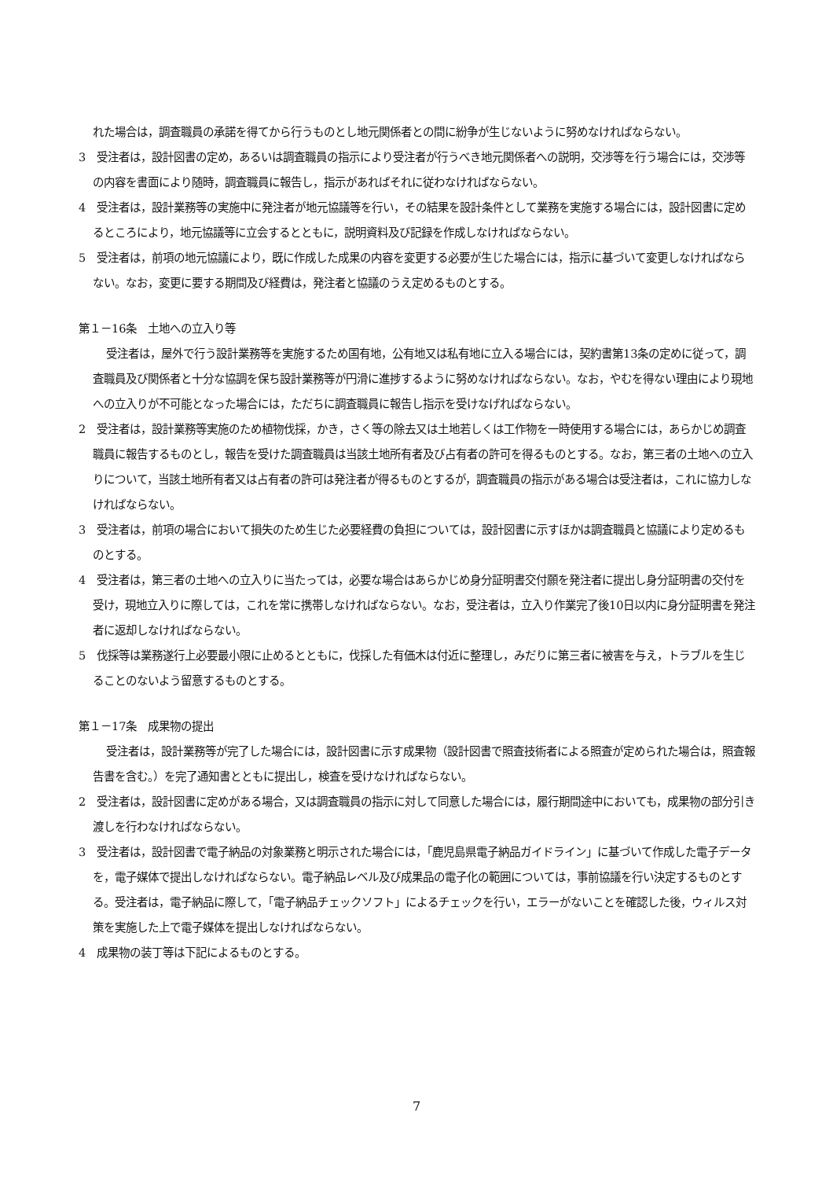れた場合は，調査職員の承諾を得てから行うものとし地元関係者との間に紛争が生じないように努めなければならない。
3　受注者は，設計図書の定め，あるいは調査職員の指示により受注者が行うべき地元関係者への説明，交渉等を行う場合には，交渉等の内容を書面により随時，調査職員に報告し，指示があればそれに従わなければならない。
4　受注者は，設計業務等の実施中に発注者が地元協議等を行い，その結果を設計条件として業務を実施する場合には，設計図書に定めるところにより，地元協議等に立会するとともに，説明資料及び記録を作成しなければならない。
5　受注者は，前項の地元協議により，既に作成した成果の内容を変更する必要が生じた場合には，指示に基づいて変更しなければならない。なお，変更に要する期間及び経費は，発注者と協議のうえ定めるものとする。
第１－16条　土地への立入り等
受注者は，屋外で行う設計業務等を実施するため国有地，公有地又は私有地に立入る場合には，契約書第13条の定めに従って，調査職員及び関係者と十分な協調を保ち設計業務等が円滑に進捗するように努めなければならない。なお，やむを得ない理由により現地への立入りが不可能となった場合には，ただちに調査職員に報告し指示を受けなげればならない。
2　受注者は，設計業務等実施のため植物伐採，かき，さく等の除去又は土地若しくは工作物を一時使用する場合には，あらかじめ調査職員に報告するものとし，報告を受けた調査職員は当該土地所有者及び占有者の許可を得るものとする。なお，第三者の土地への立入りについて，当該土地所有者又は占有者の許可は発注者が得るものとするが，調査職員の指示がある場合は受注者は，これに協力しなければならない。
3　受注者は，前項の場合において損失のため生じた必要経費の負担については，設計図書に示すほかは調査職員と協議により定めるものとする。
4　受注者は，第三者の土地への立入りに当たっては，必要な場合はあらかじめ身分証明書交付願を発注者に提出し身分証明書の交付を受け，現地立入りに際しては，これを常に携帯しなければならない。なお，受注者は，立入り作業完了後10日以内に身分証明書を発注者に返却しなければならない。
5　伐採等は業務遂行上必要最小限に止めるとともに，伐採した有価木は付近に整理し，みだりに第三者に被害を与え，トラブルを生じることのないよう留意するものとする。
第１－17条　成果物の提出
受注者は，設計業務等が完了した場合には，設計図書に示す成果物（設計図書で照査技術者による照査が定められた場合は，照査報告書を含む。）を完了通知書とともに提出し，検査を受けなければならない。
2　受注者は，設計図書に定めがある場合，又は調査職員の指示に対して同意した場合には，履行期間途中においても，成果物の部分引き渡しを行わなければならない。
3　受注者は，設計図書で電子納品の対象業務と明示された場合には，「鹿児島県電子納品ガイドライン」に基づいて作成した電子データを，電子媒体で提出しなければならない。電子納品レベル及び成果品の電子化の範囲については，事前協議を行い決定するものとする。受注者は，電子納品に際して，「電子納品チェックソフト」によるチェックを行い，エラーがないことを確認した後，ウィルス対策を実施した上で電子媒体を提出しなければならない。
4　成果物の装丁等は下記によるものとする。
7